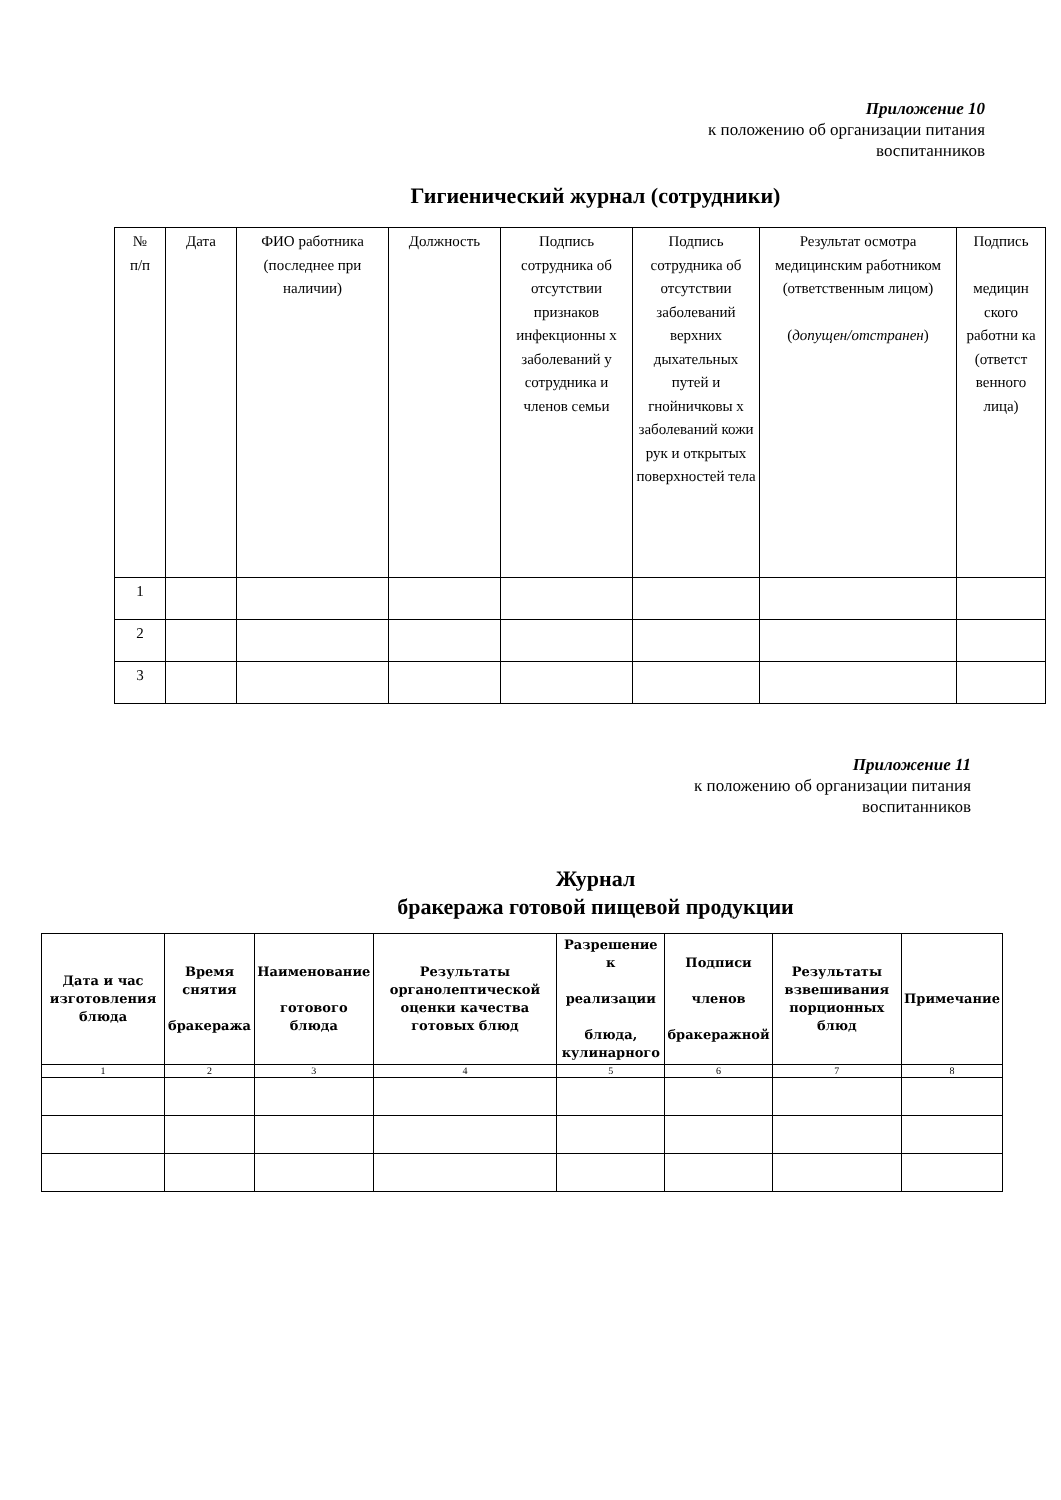Приложение 10
к положению об организации питания
воспитанников
Гигиенический журнал (сотрудники)
| № п/п | Дата | ФИО работника (последнее при наличии) | Должность | Подпись сотрудника об отсутствии признаков инфекционны х заболеваний у сотрудника и членов семьи | Подпись сотрудника об отсутствии заболеваний верхних дыхательных путей и гнойничковы х заболеваний кожи рук и открытых поверхностей тела | Результат осмотра медицинским работником (ответственным лицом) ( допущен/отстранен ) | Подпись медицин ского работни ка (ответст венного лица) |
| 1 | | | | | | | |
| 2 | | | | | | | |
| 3 | | | | | | | |
Приложение 11
к положению об организации питания
воспитанников
Журнал
бракеража готовой пищевой продукции
| Дата и час изготовления блюда | Время снятия бракеража | Наименование готового блюда | Результаты органолептической оценки качества готовых блюд | Разрешение к реализации блюда, кулинарного | Подписи членов бракеражной | Результаты взвешивания порционных блюд | Примечание |
| --- | --- | --- | --- | --- | --- | --- | --- |
| 1 | 2 | 3 | 4 | 5 | 6 | 7 | 8 |